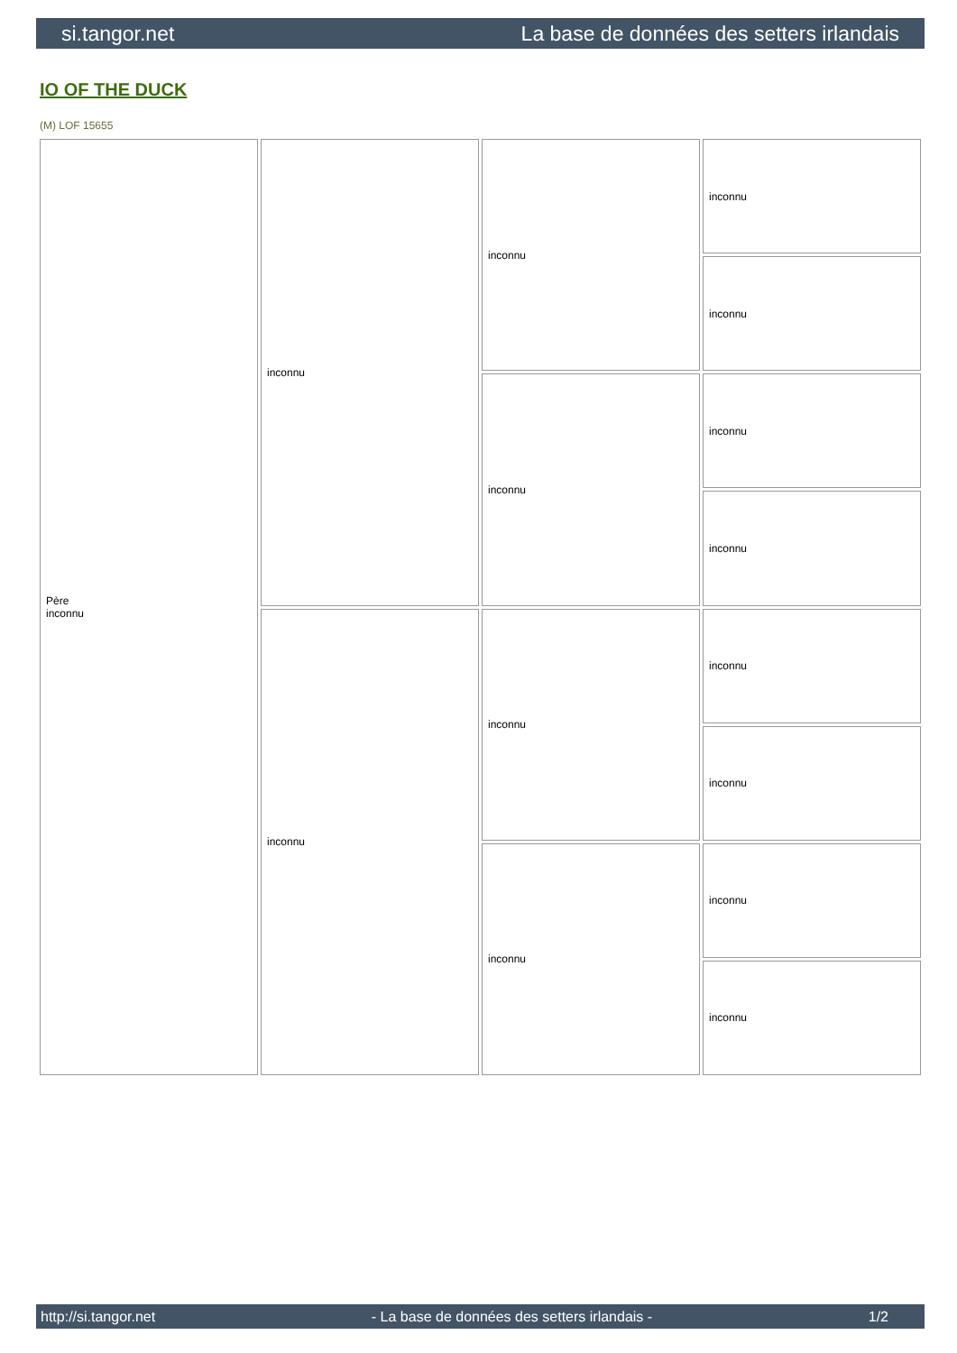si.tangor.net La base de données des setters irlandais
IO OF THE DUCK
(M) LOF 15655
| Père inconnu | inconnu | inconnu | inconnu |
| | | | inconnu |
| | | inconnu | inconnu |
| | | | inconnu |
| | inconnu | inconnu | inconnu |
| | | | inconnu |
| | | inconnu | inconnu |
| | | | inconnu |
http://si.tangor.net - La base de données des setters irlandais - 1/2